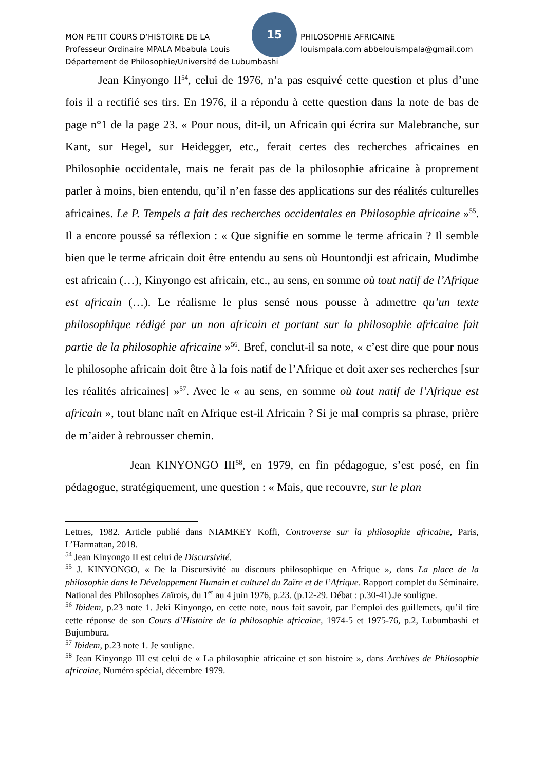15
MON PETIT COURS D’HISTOIRE DE LA PHILOSOPHIE AFRICAINE
Professeur Ordinaire MPALA Mbabula Louis louismpala.com abbelouismpala@gmail.com
Département de Philosophie/Université de Lubumbashi
Jean Kinyongo II<sup>54</sup>, celui de 1976, n’a pas esquivé cette question et plus d’une fois il a rectifié ses tirs. En 1976, il a répondu à cette question dans la note de bas de page n°1 de la page 23. « Pour nous, dit-il, un Africain qui écrira sur Malebranche, sur Kant, sur Hegel, sur Heidegger, etc., ferait certes des recherches africaines en Philosophie occidentale, mais ne ferait pas de la philosophie africaine à proprement parler à moins, bien entendu, qu’il n’en fasse des applications sur des réalités culturelles africaines. Le P. Tempels a fait des recherches occidentales en Philosophie africaine »<sup>55</sup>. Il a encore poussé sa réflexion : « Que signifie en somme le terme africain ? Il semble bien que le terme africain doit être entendu au sens où Hountondji est africain, Mudimbe est africain (…), Kinyongo est africain, etc., au sens, en somme où tout natif de l’Afrique est africain (…). Le réalisme le plus sensé nous pousse à admettre qu’un texte philosophique rédigé par un non africain et portant sur la philosophie africaine fait partie de la philosophie africaine »<sup>56</sup>. Bref, conclut-il sa note, « c’est dire que pour nous le philosophe africain doit être à la fois natif de l’Afrique et doit axer ses recherches [sur les réalités africaines] »<sup>57</sup>. Avec le « au sens, en somme où tout natif de l’Afrique est africain », tout blanc naît en Afrique est-il Africain ? Si je mal compris sa phrase, prière de m’aider à rebrousser chemin.
Jean KINYONGO III<sup>58</sup>, en 1979, en fin pédagogue, s’est posé, en fin pédagogue, stratégiquement, une question : « Mais, que recouvre, sur le plan
Lettres, 1982. Article publié dans NIAMKEY Koffi, Controverse sur la philosophie africaine, Paris, L’Harmattan, 2018.
<sup>54</sup> Jean Kinyongo II est celui de Discursivité.
<sup>55</sup> J. KINYONGO, « De la Discursivité au discours philosophique en Afrique », dans La place de la philosophie dans le Développement Humain et culturel du Zaïre et de l’Afrique. Rapport complet du Séminaire. National des Philosophes Zaïrois, du 1<sup>er</sup> au 4 juin 1976, p.23. (p.12-29. Débat : p.30-41).Je souligne.
<sup>56</sup> Ibidem, p.23 note 1. Jeki Kinyongo, en cette note, nous fait savoir, par l’emploi des guillemets, qu’il tire cette réponse de son Cours d’Histoire de la philosophie africaine, 1974-5 et 1975-76, p.2, Lubumbashi et Bujumbura.
<sup>57</sup> Ibidem, p.23 note 1. Je souligne.
<sup>58</sup> Jean Kinyongo III est celui de « La philosophie africaine et son histoire », dans Archives de Philosophie africaine, Numéro spécial, décembre 1979.